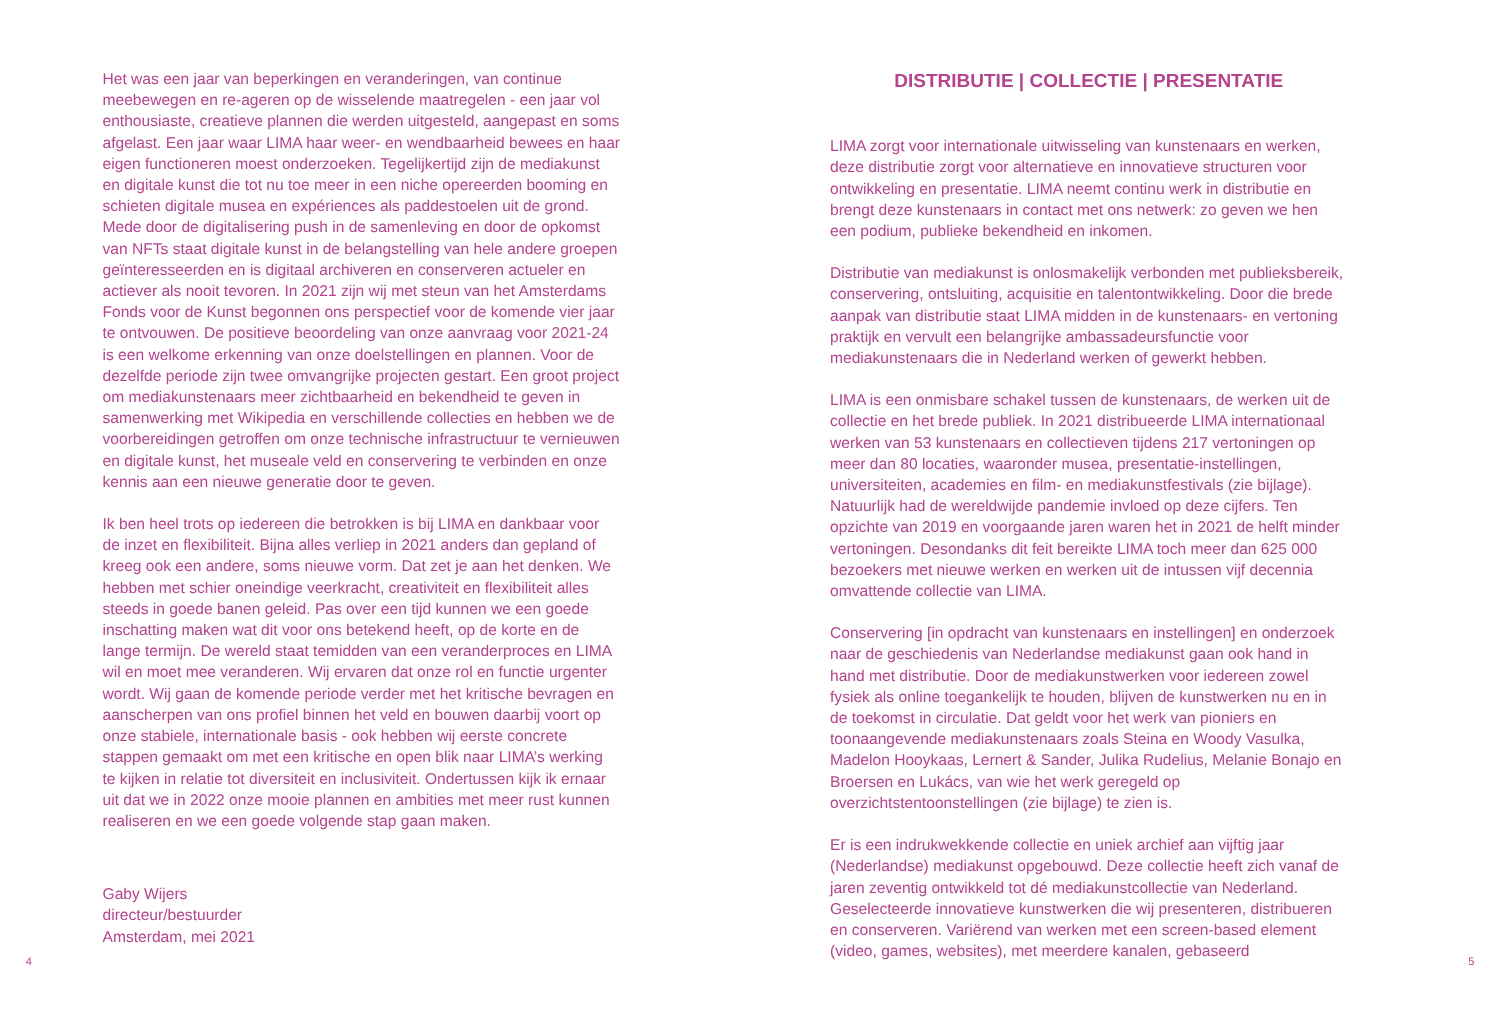4
Het was een jaar van beperkingen en veranderingen, van continue meebewegen en re-ageren op de wisselende maatregelen - een jaar vol enthousiaste, creatieve plannen die werden uitgesteld, aangepast en soms afgelast. Een jaar waar LIMA haar weer- en wendbaarheid bewees en haar eigen functioneren moest onderzoeken. Tegelijkertijd zijn de mediakunst en digitale kunst die tot nu toe meer in een niche opereerden booming en schieten digitale musea en expériences als paddestoelen uit de grond. Mede door de digitalisering push in de samenleving en door de opkomst van NFTs staat digitale kunst in de belangstelling van hele andere groepen geïnteresseerden en is digitaal archiveren en conserveren actueler en actiever als nooit tevoren. In 2021 zijn wij met steun van het Amsterdams Fonds voor de Kunst begonnen ons perspectief voor de komende vier jaar te ontvouwen. De positieve beoordeling van onze aanvraag voor 2021-24 is een welkome erkenning van onze doelstellingen en plannen. Voor de dezelfde periode zijn twee omvangrijke projecten gestart. Een groot project om mediakunstenaars meer zichtbaarheid en bekendheid te geven in samenwerking met Wikipedia en verschillende collecties en hebben we de voorbereidingen getroffen om onze technische infrastructuur te vernieuwen en digitale kunst, het museale veld en conservering te verbinden en onze kennis aan een nieuwe generatie door te geven.
Ik ben heel trots op iedereen die betrokken is bij LIMA en dankbaar voor de inzet en flexibiliteit. Bijna alles verliep in 2021 anders dan gepland of kreeg ook een andere, soms nieuwe vorm. Dat zet je aan het denken. We hebben met schier oneindige veerkracht, creativiteit en flexibiliteit alles steeds in goede banen geleid. Pas over een tijd kunnen we een goede inschatting maken wat dit voor ons betekend heeft, op de korte en de lange termijn. De wereld staat temidden van een veranderproces en LIMA wil en moet mee veranderen. Wij ervaren dat onze rol en functie urgenter wordt. Wij gaan de komende periode verder met het kritische bevragen en aanscherpen van ons profiel binnen het veld en bouwen daarbij voort op onze stabiele, internationale basis - ook hebben wij eerste concrete stappen gemaakt om met een kritische en open blik naar LIMA’s werking te kijken in relatie tot diversiteit en inclusiviteit. Ondertussen kijk ik ernaar uit dat we in 2022 onze mooie plannen en ambities met meer rust kunnen realiseren en we een goede volgende stap gaan maken.
Gaby Wijers
directeur/bestuurder
Amsterdam, mei 2021
DISTRIBUTIE | COLLECTIE | PRESENTATIE
LIMA zorgt voor internationale uitwisseling van kunstenaars en werken, deze distributie zorgt voor alternatieve en innovatieve structuren voor ontwikkeling en presentatie. LIMA neemt continu werk in distributie en brengt deze kunstenaars in contact met ons netwerk: zo geven we hen een podium, publieke bekendheid en inkomen.
Distributie van mediakunst is onlosmakelijk verbonden met publieksbereik, conservering, ontsluiting, acquisitie en talentontwikkeling. Door die brede aanpak van distributie staat LIMA midden in de kunstenaars- en vertoning praktijk en vervult een belangrijke ambassadeursfunctie voor mediakunstenaars die in Nederland werken of gewerkt hebben.
LIMA is een onmisbare schakel tussen de kunstenaars, de werken uit de collectie en het brede publiek. In 2021 distribueerde LIMA internationaal werken van 53 kunstenaars en collectieven tijdens 217 vertoningen op meer dan 80 locaties, waaronder musea, presentatie-instellingen, universiteiten, academies en film- en mediakunstfestivals (zie bijlage). Natuurlijk had de wereldwijde pandemie invloed op deze cijfers. Ten opzichte van 2019 en voorgaande jaren waren het in 2021 de helft minder vertoningen. Desondanks dit feit bereikte LIMA toch meer dan 625 000 bezoekers met nieuwe werken en werken uit de intussen vijf decennia omvattende collectie van LIMA.
Conservering [in opdracht van kunstenaars en instellingen] en onderzoek naar de geschiedenis van Nederlandse mediakunst gaan ook hand in hand met distributie. Door de mediakunstwerken voor iedereen zowel fysiek als online toegankelijk te houden, blijven de kunstwerken nu en in de toekomst in circulatie. Dat geldt voor het werk van pioniers en toonaangevende mediakunstenaars zoals Steina en Woody Vasulka, Madelon Hooykaas, Lernert & Sander, Julika Rudelius, Melanie Bonajo en Broersen en Lukács, van wie het werk geregeld op overzichtstentoonstellingen (zie bijlage) te zien is.
Er is een indrukwekkende collectie en uniek archief aan vijftig jaar (Nederlandse) mediakunst opgebouwd. Deze collectie heeft zich vanaf de jaren zeventig ontwikkeld tot dé mediakunstcollectie van Nederland. Geselecteerde innovatieve kunstwerken die wij presenteren, distribueren en conserveren. Variërend van werken met een screen-based element (video, games, websites), met meerdere kanalen, gebaseerd
5